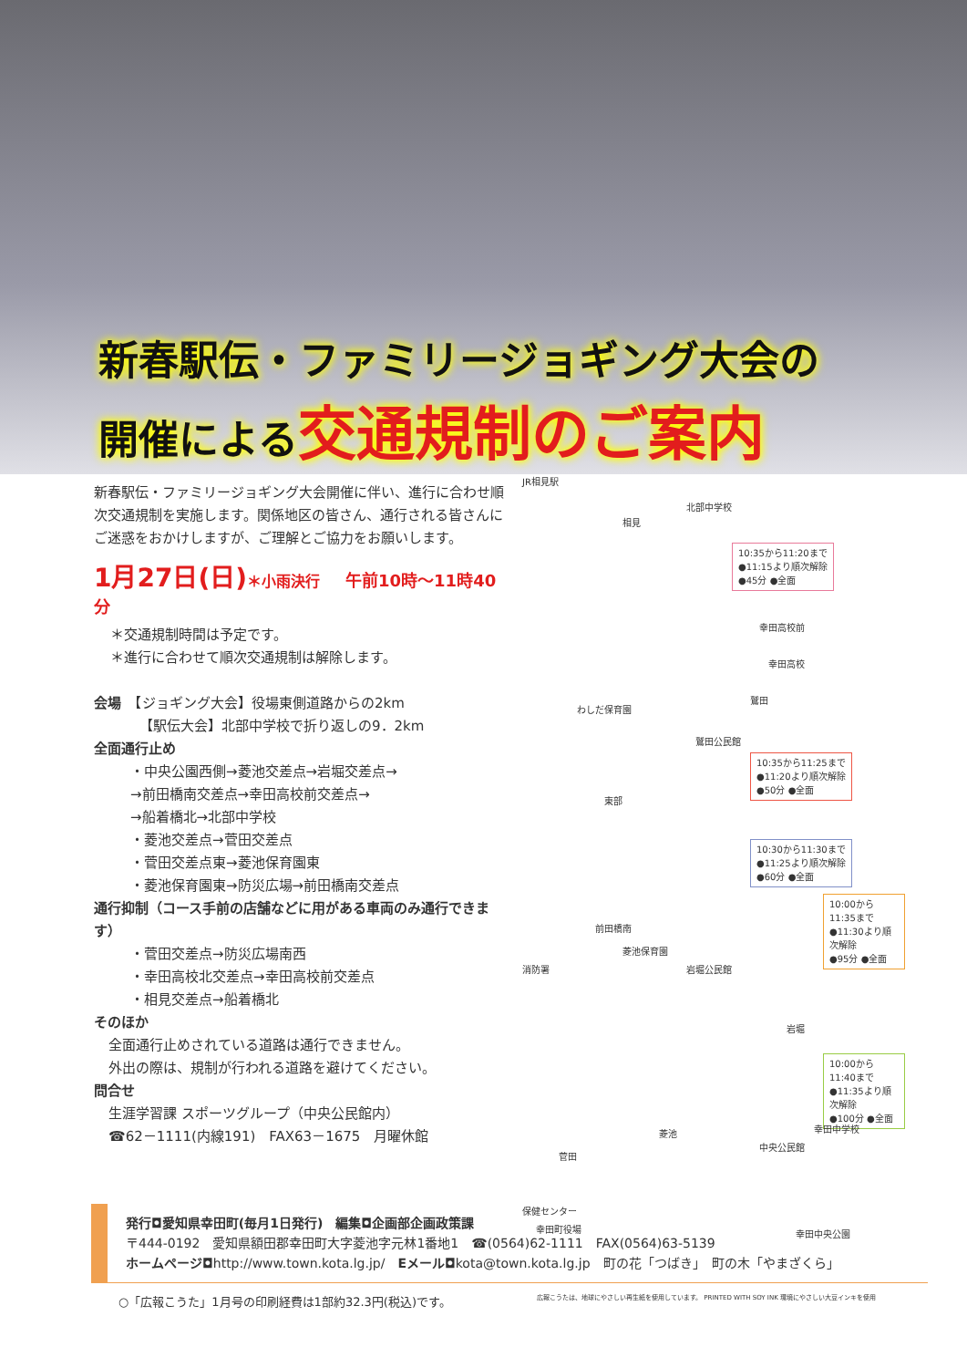新春駅伝・ファミリージョギング大会の
開催による交通規制のご案内
新春駅伝・ファミリージョギング大会開催に伴い、進行に合わせ順次交通規制を実施します。関係地区の皆さん、通行される皆さんにご迷惑をおかけしますが、ご理解とご協力をお願いします。
1月27日(日)＊小雨決行　午前10時～11時40分
＊交通規制時間は予定です。
＊進行に合わせて順次交通規制は解除します。
会場　【ジョギング大会】役場東側道路からの2km
【駅伝大会】北部中学校で折り返しの9．2km
全面通行止め
・中央公園西側→菱池交差点→岩堀交差点→
→前田橋南交差点→幸田高校前交差点→
→船着橋北→北部中学校
・菱池交差点→菅田交差点
・菅田交差点東→菱池保育園東
・菱池保育園東→防災広場→前田橋南交差点
通行抑制（コース手前の店舗などに用がある車両のみ通行できます）
・菅田交差点→防災広場南西
・幸田高校北交差点→幸田高校前交差点
・相見交差点→船着橋北
そのほか
全面通行止めされている道路は通行できません。
外出の際は、規制が行われる道路を避けてください。
問合せ
生涯学習課 スポーツグループ（中央公民館内）
☎62－1111(内線191)　FAX63－1675　月曜休館
JR相見駅
北部中学校
相見
10:35から11:20まで
●11:15より順次解除
●45分 ●全面
幸田高校前
幸田高校
わしだ保育園
鷲田
鷲田公民館
10:35から11:25まで
●11:20より順次解除
●50分 ●全面
東部
10:30から11:30まで
●11:25より順次解除
●60分 ●全面
10:00から11:35まで
●11:30より順次解除
●95分 ●全面
前田橋南
菱池保育園
消防署 岩堀公民館
岩堀
10:00から11:40まで
●11:35より順次解除
●100分 ●全面
幸田中学校
菱池
中央公民館
菅田
保健センター
幸田町役場 幸田中央公園
発行◘愛知県幸田町(毎月1日発行)　編集◘企画部企画政策課
〒444-0192　愛知県額田郡幸田町大字菱池字元林1番地1　☎(0564)62-1111　FAX(0564)63-5139
ホームページ◘http://www.town.kota.lg.jp/　Eメール◘kota@town.kota.lg.jp　町の花「つばき」　町の木「やまざくら」
○「広報こうた」1月号の印刷経費は1部約32.3円(税込)です。 広報こうたは、地球にやさしい再生紙を使用しています。 PRINTED WITH SOY INK 環境にやさしい大豆インキを使用